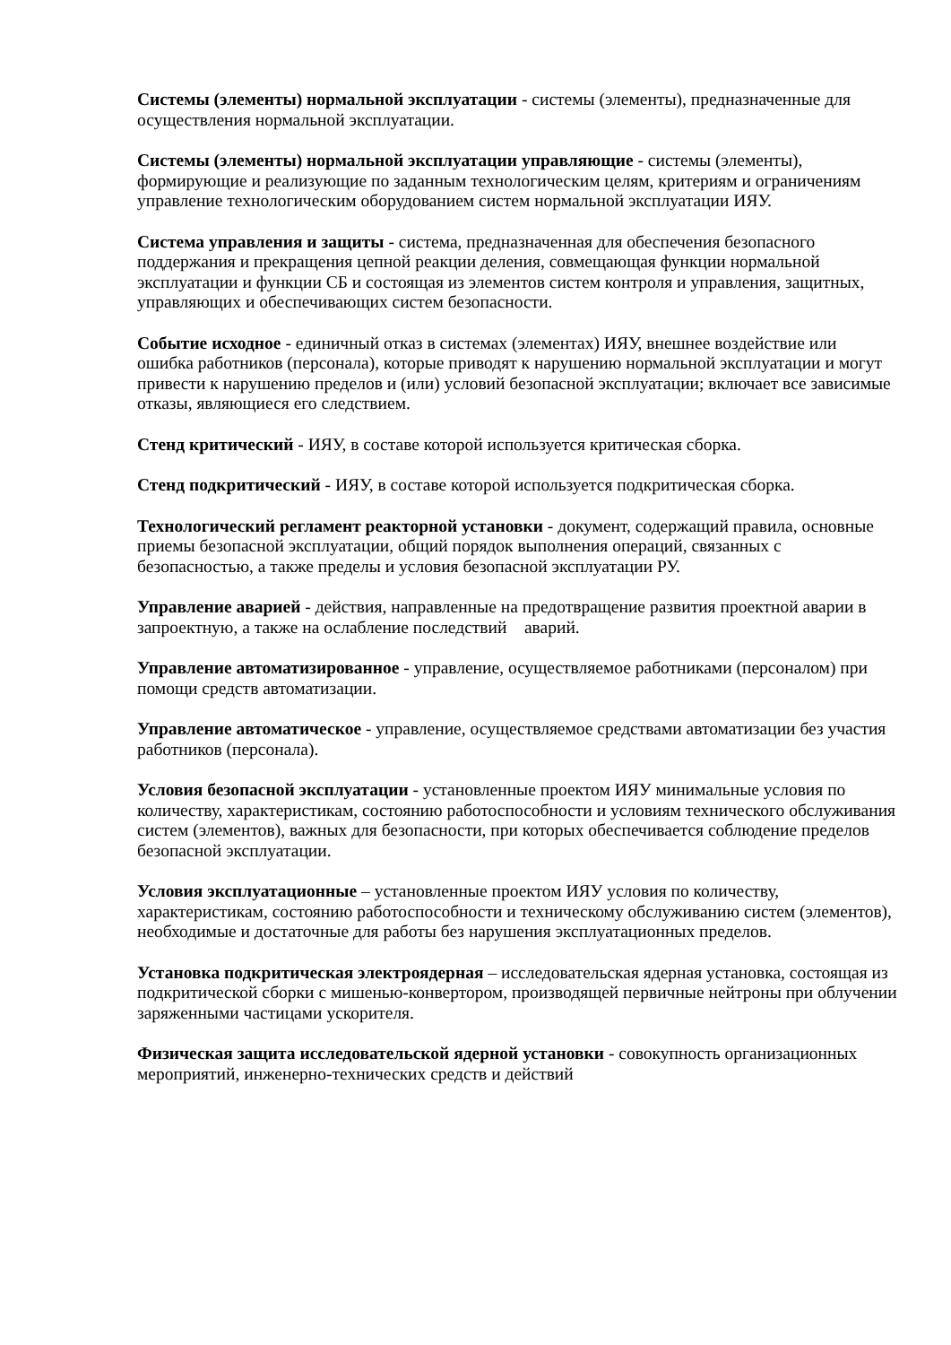Системы (элементы) нормальной эксплуатации - системы (элементы), предназначенные для осуществления нормальной эксплуатации.
Системы (элементы) нормальной эксплуатации управляющие - системы (элементы), формирующие и реализующие по заданным технологическим целям, критериям и ограничениям управление технологическим оборудованием систем нормальной эксплуатации ИЯУ.
Система управления и защиты - система, предназначенная для обеспечения безопасного поддержания и прекращения цепной реакции деления, совмещающая функции нормальной эксплуатации и функции СБ и состоящая из элементов систем контроля и управления, защитных, управляющих и обеспечивающих систем безопасности.
Событие исходное - единичный отказ в системах (элементах) ИЯУ, внешнее воздействие или ошибка работников (персонала), которые приводят к нарушению нормальной эксплуатации и могут привести к нарушению пределов и (или) условий безопасной эксплуатации; включает все зависимые отказы, являющиеся его следствием.
Стенд критический - ИЯУ, в составе которой используется критическая сборка.
Стенд подкритический - ИЯУ, в составе которой используется подкритическая сборка.
Технологический регламент реакторной установки - документ, содержащий правила, основные приемы безопасной эксплуатации, общий порядок выполнения операций, связанных с безопасностью, а также пределы и условия безопасной эксплуатации РУ.
Управление аварией - действия, направленные на предотвращение развития проектной аварии в запроектную, а также на ослабление последствий аварий.
Управление автоматизированное - управление, осуществляемое работниками (персоналом) при помощи средств автоматизации.
Управление автоматическое - управление, осуществляемое средствами автоматизации без участия работников (персонала).
Условия безопасной эксплуатации - установленные проектом ИЯУ минимальные условия по количеству, характеристикам, состоянию работоспособности и условиям технического обслуживания систем (элементов), важных для безопасности, при которых обеспечивается соблюдение пределов безопасной эксплуатации.
Условия эксплуатационные – установленные проектом ИЯУ условия по количеству, характеристикам, состоянию работоспособности и техническому обслуживанию систем (элементов), необходимые и достаточные для работы без нарушения эксплуатационных пределов.
Установка подкритическая электроядерная – исследовательская ядерная установка, состоящая из подкритической сборки с мишенью-конвертором, производящей первичные нейтроны при облучении заряженными частицами ускорителя.
Физическая защита исследовательской ядерной установки - совокупность организационных мероприятий, инженерно-технических средств и действий